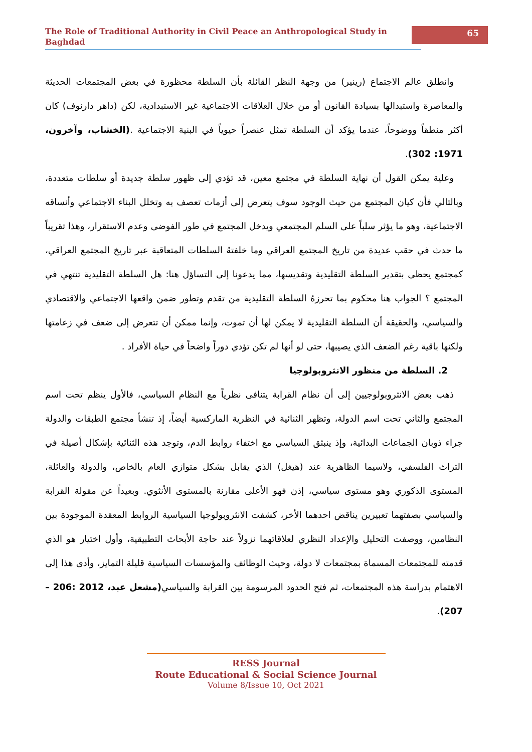The Role of Traditional Authority in Civil Peace an Anthropological Study in Baghdad
65
وانطلق عالم الاجتماع (رينير) من وجهة النظر القائلة بأن السلطة محظورة في بعض المجتمعات الحديثة والمعاصرة واستبدالها بسيادة القانون أو من خلال العلاقات الاجتماعية غير الاستبدادية، لكن (داهر دارنوف) كان أكثر منطقاً ووضوحاً، عندما يؤكد أن السلطة تمثل عنصراً حيوياً في البنية الاجتماعية .(الخشاب، وآخرون، 1971: 302).
وعلية يمكن القول أن نهاية السلطة في مجتمع معين، قد تؤدي إلى ظهور سلطة جديدة أو سلطات متعددة، وبالتالي فأن كيان المجتمع من حيث الوجود سوف يتعرض إلى أزمات تعصف به وتخلل البناء الاجتماعي وأنساقه الاجتماعية، وهو ما يؤثر سلباً على السلم المجتمعي ويدخل المجتمع في طور الفوضى وعدم الاستقرار، وهذا تقريباً ما حدث في حقب عديدة من تاريخ المجتمع العراقي وما خلفتهُ السلطات المتعاقبة عبر تاريخ المجتمع العراقي، كمجتمع يحظى بتقدير السلطة التقليدية وتقديسها، مما يدعونا إلى التساؤل هنا: هل السلطة التقليدية تنتهي في المجتمع ؟ الجواب هنا محكوم بما تحرزهُ السلطة التقليدية من تقدم وتطور ضمن واقعها الاجتماعي والاقتصادي والسياسي، والحقيقة أن السلطة التقليدية لا يمكن لها أن تموت، وإنما ممكن أن تتعرض إلى ضعف في زعامتها ولكنها باقية رغم الضعف الذي يصيبها، حتى لو أنها لم تكن تؤدي دوراً واضحاً في حياة الأفراد .
2. السلطة من منظور الانثروبولوجيا
ذهب بعض الانثروبولوجيين إلى أن نظام القرابة يتنافى نظرياً مع النظام السياسي، فالأول ينظم تحت اسم المجتمع والثاني تحت اسم الدولة، وتظهر الثنائية في النظرية الماركسية أيضاً، إذ تنشأ مجتمع الطبقات والدولة جراء ذوبان الجماعات البدائية، وإذ ينبثق السياسي مع اختفاء روابط الدم، وتوجد هذه الثنائية بإشكال أصيلة في التراث الفلسفي، ولاسيما الظاهرية عند (هيغل) الذي يقابل بشكل متوازي العام بالخاص، والدولة والعائلة، المستوى الذكوري وهو مستوى سياسي، إذن فهو الأعلى مقارنة بالمستوى الأنثوي. وبعيداً عن مقولة القرابة والسياسي بصفتهما تعبيرين يناقض احدهما الأخر، كشفت الانثروبولوجيا السياسية الروابط المعقدة الموجودة بين النظامين، ووصفت التحليل والإعداد النظري لعلاقاتهما نزولاً عند حاجة الأبحاث التطبيقية، وأول اختيار هو الذي قدمته للمجتمعات المسماة بمجتمعات لا دولة، وحيث الوظائف والمؤسسات السياسية قليلة التمايز، وأدى هذا إلى الاهتمام بدراسة هذه المجتمعات، ثم فتح الحدود المرسومة بين القرابة والسياسي(مشعل عبد، 2012 :206 –207).
RESS Journal
Route Educational & Social Science Journal
Volume 8/Issue 10, Oct 2021